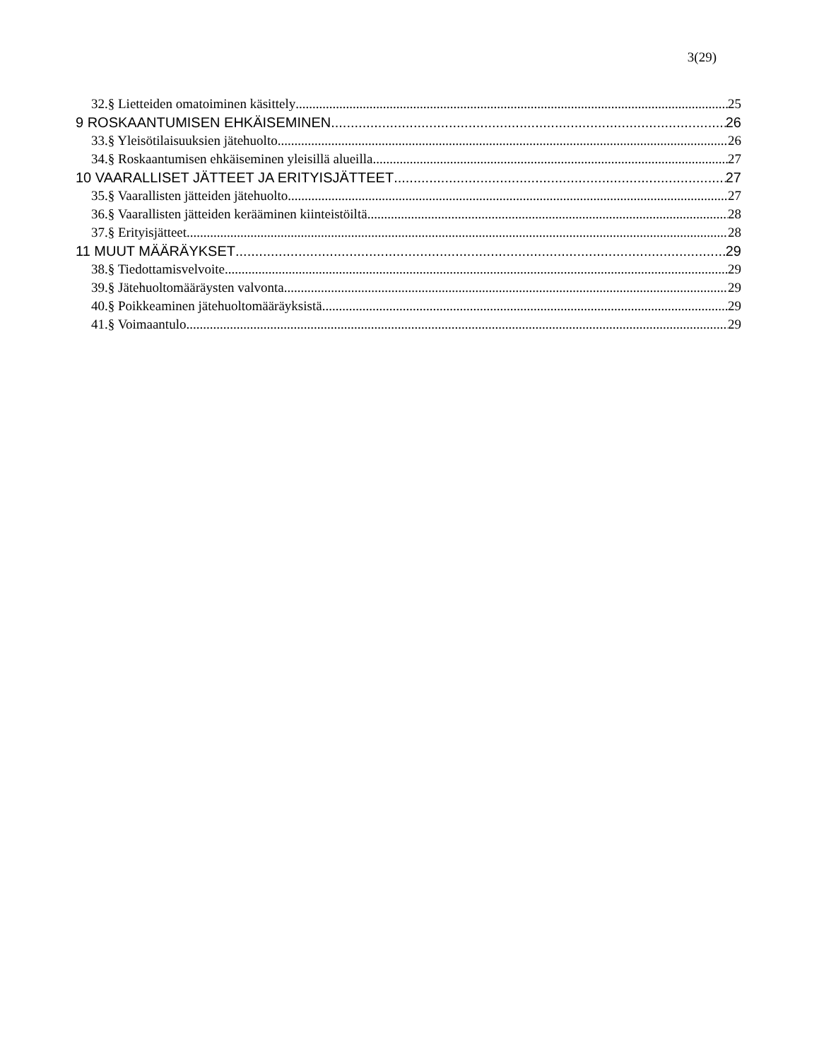3(29)
32.§ Lietteiden omatoiminen käsittely 25
9 ROSKAANTUMISEN EHKÄISEMINEN 26
33.§ Yleisötilaisuuksien jätehuolto 26
34.§ Roskaantumisen ehkäiseminen yleisillä alueilla 27
10 VAARALLISET JÄTTEET JA ERITYISJÄTTEET 27
35.§ Vaarallisten jätteiden jätehuolto 27
36.§ Vaarallisten jätteiden kerääminen kiinteistöiltä 28
37.§ Erityisjätteet 28
11 MUUT MÄÄRÄYKSET 29
38.§ Tiedottamisvelvoite 29
39.§ Jätehuoltomääräysten valvonta 29
40.§ Poikkeaminen jätehuoltomääräyksistä 29
41.§ Voimaantulo 29